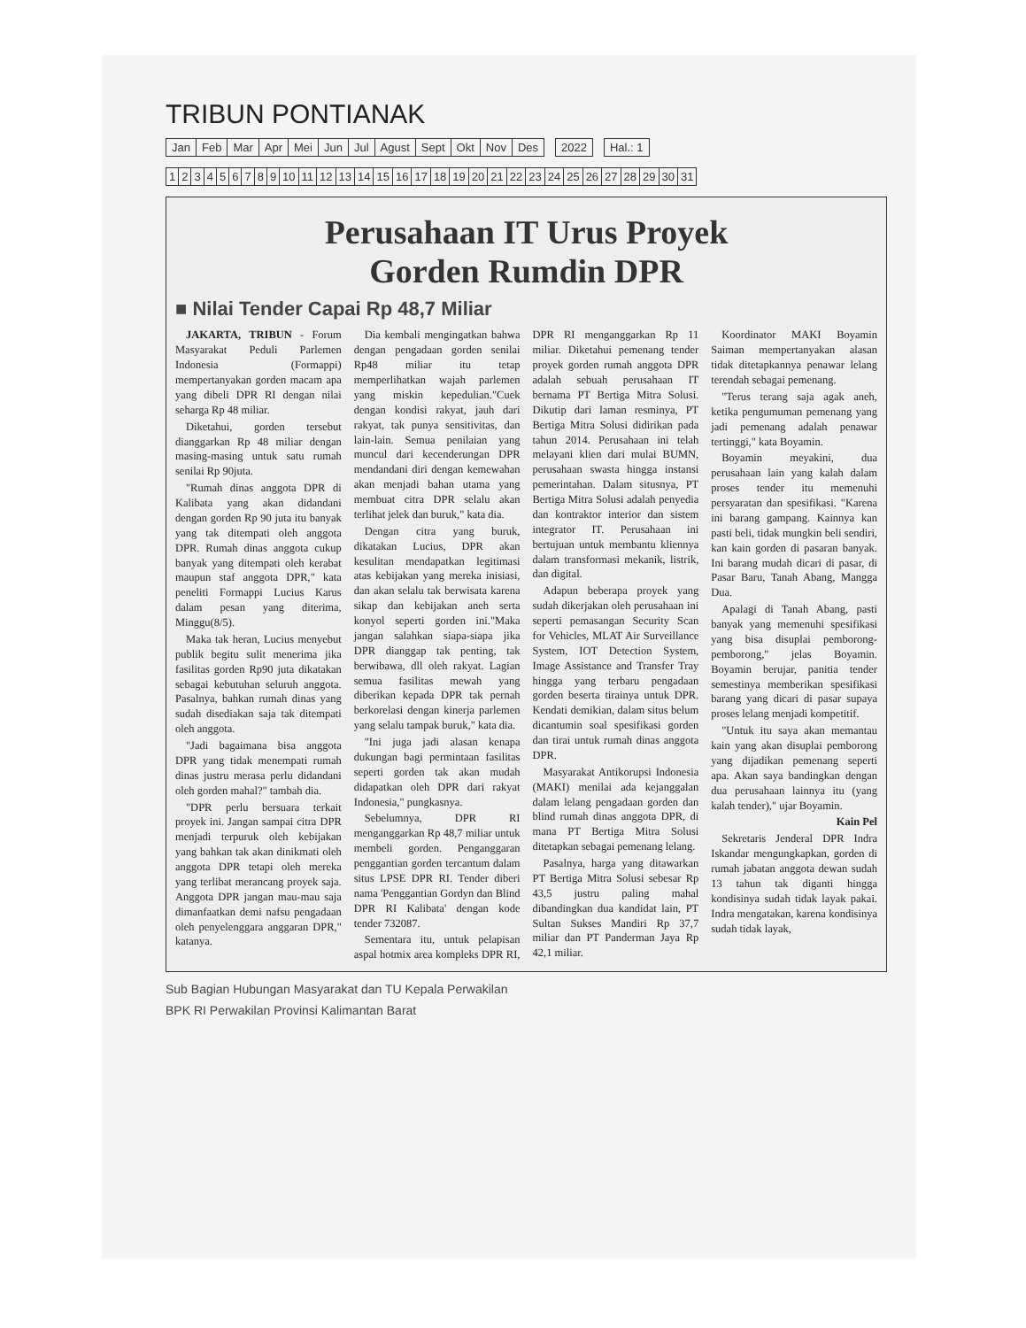TRIBUN PONTIANAK
| Jan | Feb | Mar | Apr | Mei | Jun | Jul | Agust | Sept | Okt | Nov | Des | | 2022 | | Hal.: 1 |
| 1 | 2 | 3 | 4 | 5 | 6 | 7 | 8 | 9 | 10 | 11 | 12 | 13 | 14 | 15 | 16 | 17 | 18 | 19 | 20 | 21 | 22 | 23 | 24 | 25 | 26 | 27 | 28 | 29 | 30 | 31 |
Perusahaan IT Urus Proyek
Gorden Rumdin DPR
■ Nilai Tender Capai Rp 48,7 Miliar
JAKARTA, TRIBUN - Forum Masyarakat Peduli Parlemen Indonesia (Formappi) mempertanyakan gorden macam apa yang dibeli DPR RI dengan nilai seharga Rp 48 miliar.
Diketahui, gorden tersebut dianggarkan Rp 48 miliar dengan masing-masing untuk satu rumah senilai Rp 90juta.
"Rumah dinas anggota DPR di Kalibata yang akan didandani dengan gorden Rp 90 juta itu banyak yang tak ditempati oleh anggota DPR. Rumah dinas anggota cukup banyak yang ditempati oleh kerabat maupun staf anggota DPR," kata peneliti Formappi Lucius Karus dalam pesan yang diterima, Minggu(8/5).
Maka tak heran, Lucius menyebut publik begitu sulit menerima jika fasilitas gorden Rp90 juta dikatakan sebagai kebutuhan seluruh anggota. Pasalnya, bahkan rumah dinas yang sudah disediakan saja tak ditempati oleh anggota.
"Jadi bagaimana bisa anggota DPR yang tidak menempati rumah dinas justru merasa perlu didandani oleh gorden mahal?" tambah dia.
"DPR perlu bersuara terkait proyek ini. Jangan sampai citra DPR menjadi terpuruk oleh kebijakan yang bahkan tak akan dinikmati oleh anggota DPR tetapi oleh mereka yang terlibat merancang proyek saja. Anggota DPR jangan mau-mau saja dimanfaatkan demi nafsu pengadaan oleh penyelenggara anggaran DPR," katanya.
Dia kembali mengingatkan bahwa dengan pengadaan gorden senilai Rp48 miliar itu tetap memperlihatkan wajah parlemen yang miskin kepedulian."Cuek dengan kondisi rakyat, jauh dari rakyat, tak punya sensitivitas, dan lain-lain. Semua penilaian yang muncul dari kecenderungan DPR mendandani diri dengan kemewahan akan menjadi bahan utama yang membuat citra DPR selalu akan terlihat jelek dan buruk," kata dia.
Dengan citra yang buruk, dikatakan Lucius, DPR akan kesulitan mendapatkan legitimasi atas kebijakan yang mereka inisiasi, dan akan selalu tak berwisata karena sikap dan kebijakan aneh serta konyol seperti gorden ini."Maka jangan salahkan siapa-siapa jika DPR dianggap tak penting, tak berwibawa, dll oleh rakyat. Lagian semua fasilitas mewah yang diberikan kepada DPR tak pernah berkorelasi dengan kinerja parlemen yang selalu tampak buruk," kata dia.
"Ini juga jadi alasan kenapa dukungan bagi permintaan fasilitas seperti gorden tak akan mudah didapatkan oleh DPR dari rakyat Indonesia," pungkasnya.
Sebelumnya, DPR RI menganggarkan Rp 48,7 miliar untuk membeli gorden. Penganggaran penggantian gorden tercantum dalam situs LPSE DPR RI. Tender diberi nama 'Penggantian Gordyn dan Blind DPR RI Kalibata' dengan kode tender 732087.
Sementara itu, untuk pelapisan aspal hotmix area kompleks DPR RI, DPR RI menganggarkan Rp 11 miliar. Diketahui pemenang tender proyek gorden rumah anggota DPR adalah sebuah perusahaan IT bernama PT Bertiga Mitra Solusi. Dikutip dari laman resminya, PT Bertiga Mitra Solusi didirikan pada tahun 2014. Perusahaan ini telah melayani klien dari mulai BUMN, perusahaan swasta hingga instansi pemerintahan. Dalam situsnya, PT Bertiga Mitra Solusi adalah penyedia dan kontraktor interior dan sistem integrator IT. Perusahaan ini bertujuan untuk membantu kliennya dalam transformasi mekanik, listrik, dan digital.
Adapun beberapa proyek yang sudah dikerjakan oleh perusahaan ini seperti pemasangan Security Scan for Vehicles, MLAT Air Surveillance System, IOT Detection System, Image Assistance and Transfer Tray hingga yang terbaru pengadaan gorden beserta tirainya untuk DPR. Kendati demikian, dalam situs belum dicantumin soal spesifikasi gorden dan tirai untuk rumah dinas anggota DPR.
Masyarakat Antikorupsi Indonesia (MAKI) menilai ada kejanggalan dalam lelang pengadaan gorden dan blind rumah dinas anggota DPR, di mana PT Bertiga Mitra Solusi ditetapkan sebagai pemenang lelang.
Pasalnya, harga yang ditawarkan PT Bertiga Mitra Solusi sebesar Rp 43,5 justru paling mahal dibandingkan dua kandidat lain, PT Sultan Sukses Mandiri Rp 37,7 miliar dan PT Panderman Jaya Rp 42,1 miliar.
Koordinator MAKI Boyamin Saiman mempertanyakan alasan tidak ditetapkannya penawar lelang terendah sebagai pemenang.
"Terus terang saja agak aneh, ketika pengumuman pemenang yang jadi pemenang adalah penawar tertinggi," kata Boyamin.
Boyamin meyakini, dua perusahaan lain yang kalah dalam proses tender itu memenuhi persyaratan dan spesifikasi. "Karena ini barang gampang. Kainnya kan pasti beli, tidak mungkin beli sendiri, kan kain gorden di pasaran banyak. Ini barang mudah dicari di pasar, di Pasar Baru, Tanah Abang, Mangga Dua.
Apalagi di Tanah Abang, pasti banyak yang memenuhi spesifikasi yang bisa disuplai pemborong-pemborong," jelas Boyamin. Boyamin berujar, panitia tender semestinya memberikan spesifikasi barang yang dicari di pasar supaya proses lelang menjadi kompetitif.
"Untuk itu saya akan memantau kain yang akan disuplai pemborong yang dijadikan pemenang seperti apa. Akan saya bandingkan dengan dua perusahaan lainnya itu (yang kalah tender)," ujar Boyamin.
Kain Pel
Sekretaris Jenderal DPR Indra Iskandar mengungkapkan, gorden di rumah jabatan anggota dewan sudah 13 tahun tak diganti hingga kondisinya sudah tidak layak pakai. Indra mengatakan, karena kondisinya sudah tidak layak,
Sub Bagian Hubungan Masyarakat dan TU Kepala Perwakilan
BPK RI Perwakilan Provinsi Kalimantan Barat